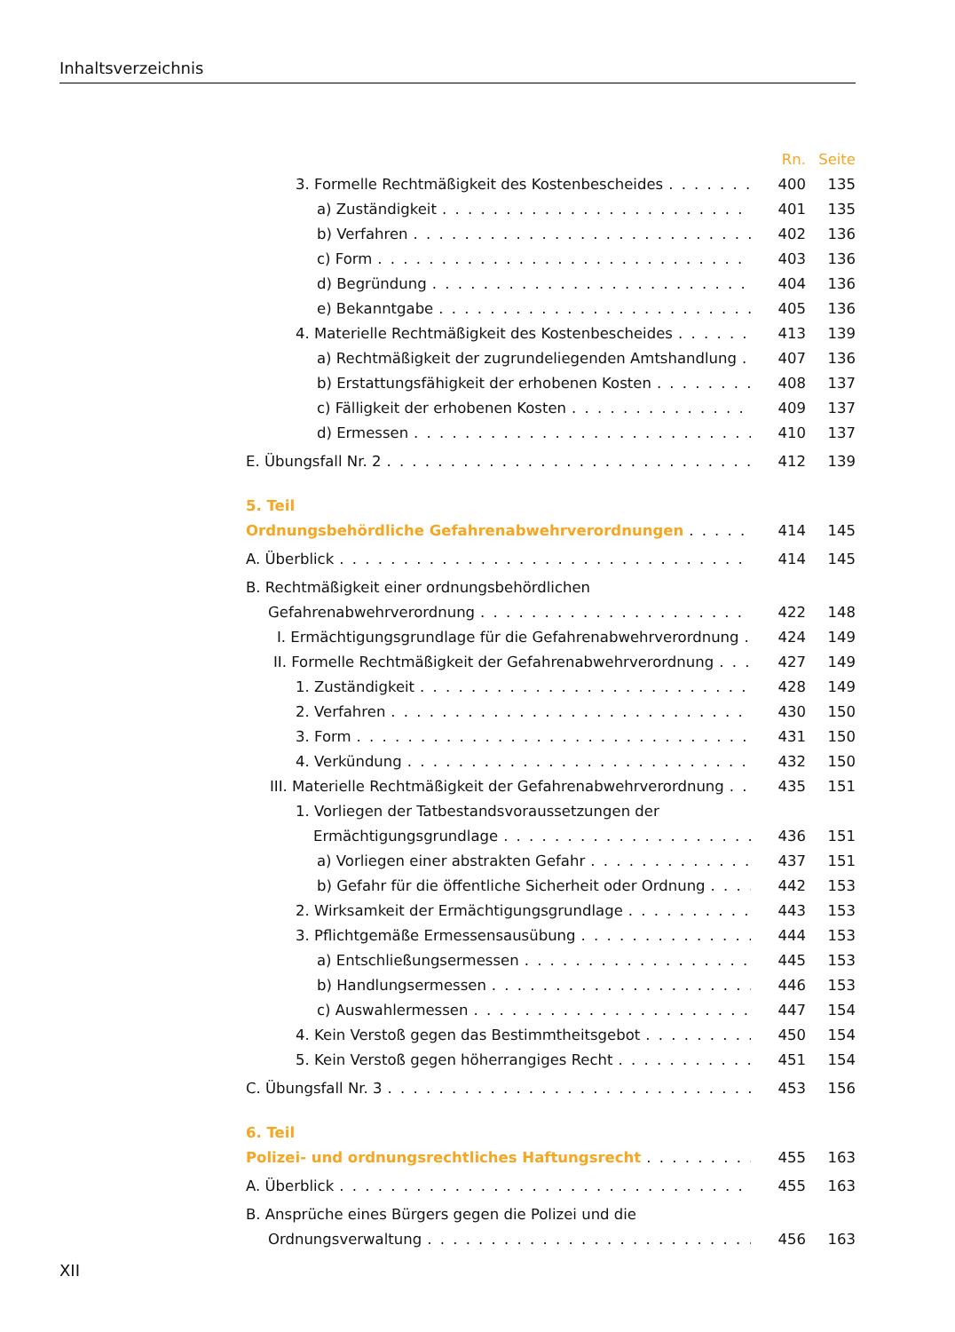Inhaltsverzeichnis
Rn. Seite
3. Formelle Rechtmäßigkeit des Kostenbescheides 400 135
a) Zuständigkeit 401 135
b) Verfahren 402 136
c) Form 403 136
d) Begründung 404 136
e) Bekanntgabe 405 136
4. Materielle Rechtmäßigkeit des Kostenbescheides 413 139
a) Rechtmäßigkeit der zugrundeliegenden Amtshandlung 407 136
b) Erstattungsfähigkeit der erhobenen Kosten 408 137
c) Fälligkeit der erhobenen Kosten 409 137
d) Ermessen 410 137
E. Übungsfall Nr. 2 412 139
5. Teil
Ordnungsbehördliche Gefahrenabwehrverordnungen 414 145
A. Überblick 414 145
B. Rechtmäßigkeit einer ordnungsbehördlichen
Gefahrenabwehrverordnung 422 148
I. Ermächtigungsgrundlage für die Gefahrenabwehrverordnung 424 149
II. Formelle Rechtmäßigkeit der Gefahrenabwehrverordnung 427 149
1. Zuständigkeit 428 149
2. Verfahren 430 150
3. Form 431 150
4. Verkündung 432 150
III. Materielle Rechtmäßigkeit der Gefahrenabwehrverordnung 435 151
1. Vorliegen der Tatbestandsvoraussetzungen der
Ermächtigungsgrundlage 436 151
a) Vorliegen einer abstrakten Gefahr 437 151
b) Gefahr für die öffentliche Sicherheit oder Ordnung 442 153
2. Wirksamkeit der Ermächtigungsgrundlage 443 153
3. Pflichtgemäße Ermessensausübung 444 153
a) Entschließungsermessen 445 153
b) Handlungsermessen 446 153
c) Auswahlermessen 447 154
4. Kein Verstoß gegen das Bestimmtheitsgebot 450 154
5. Kein Verstoß gegen höherrangiges Recht 451 154
C. Übungsfall Nr. 3 453 156
6. Teil
Polizei- und ordnungsrechtliches Haftungsrecht 455 163
A. Überblick 455 163
B. Ansprüche eines Bürgers gegen die Polizei und die
Ordnungsverwaltung 456 163
XII